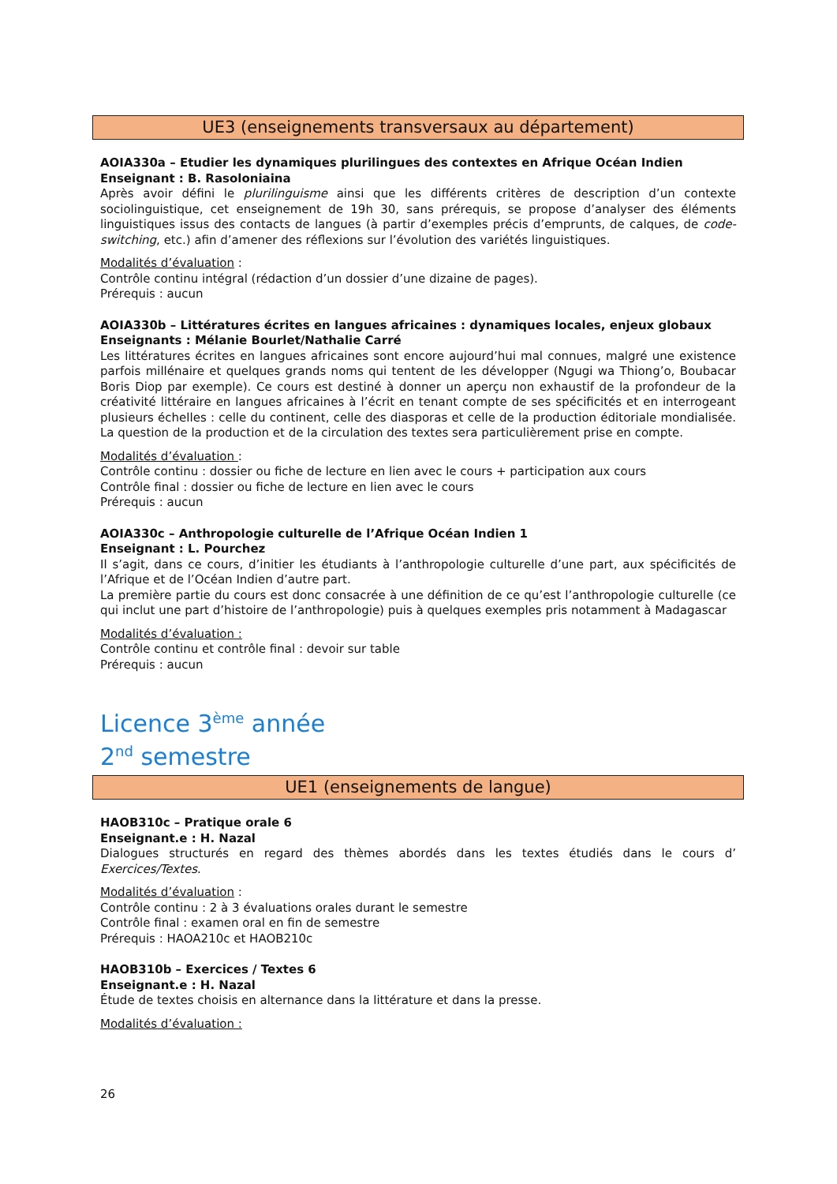UE3 (enseignements transversaux au département)
AOIA330a – Etudier les dynamiques plurilingues des contextes en Afrique Océan Indien
Enseignant : B. Rasoloniaina
Après avoir défini le plurilinguisme ainsi que les différents critères de description d’un contexte sociolinguistique, cet enseignement de 19h 30, sans prérequis, se propose d’analyser des éléments linguistiques issus des contacts de langues (à partir d’exemples précis d’emprunts, de calques, de code-switching, etc.) afin d’amener des réflexions sur l’évolution des variétés linguistiques.
Modalités d’évaluation :
Contrôle continu intégral (rédaction d’un dossier d’une dizaine de pages).
Prérequis : aucun
AOIA330b – Littératures écrites en langues africaines : dynamiques locales, enjeux globaux
Enseignants : Mélanie Bourlet/Nathalie Carré
Les littératures écrites en langues africaines sont encore aujourd’hui mal connues, malgré une existence parfois millénaire et quelques grands noms qui tentent de les développer (Ngugi wa Thiong’o, Boubacar Boris Diop par exemple). Ce cours est destiné à donner un aperçu non exhaustif de la profondeur de la créativité littéraire en langues africaines à l’écrit en tenant compte de ses spécificités et en interrogeant plusieurs échelles : celle du continent, celle des diasporas et celle de la production éditoriale mondialisée. La question de la production et de la circulation des textes sera particulièrement prise en compte.
Modalités d’évaluation :
Contrôle continu : dossier ou fiche de lecture en lien avec le cours + participation aux cours
Contrôle final : dossier ou fiche de lecture en lien avec le cours
Prérequis : aucun
AOIA330c – Anthropologie culturelle de l’Afrique Océan Indien 1
Enseignant : L. Pourchez
Il s’agit, dans ce cours, d’initier les étudiants à l’anthropologie culturelle d’une part, aux spécificités de l’Afrique et de l’Océan Indien d’autre part.
La première partie du cours est donc consacrée à une définition de ce qu’est l’anthropologie culturelle (ce qui inclut une part d’histoire de l’anthropologie) puis à quelques exemples pris notamment à Madagascar
Modalités d’évaluation :
Contrôle continu et contrôle final : devoir sur table
Prérequis : aucun
Licence 3<sup>ème</sup> année
2<sup>nd</sup> semestre
UE1 (enseignements de langue)
HAOB310c – Pratique orale 6
Enseignant.e : H. Nazal
Dialogues structurés en regard des thèmes abordés dans les textes étudiés dans le cours d’ Exercices/Textes.
Modalités d’évaluation :
Contrôle continu : 2 à 3 évaluations orales durant le semestre
Contrôle final : examen oral en fin de semestre
Prérequis : HAOA210c et HAOB210c
HAOB310b – Exercices / Textes 6
Enseignant.e : H. Nazal
Étude de textes choisis en alternance dans la littérature et dans la presse.
Modalités d’évaluation :
26